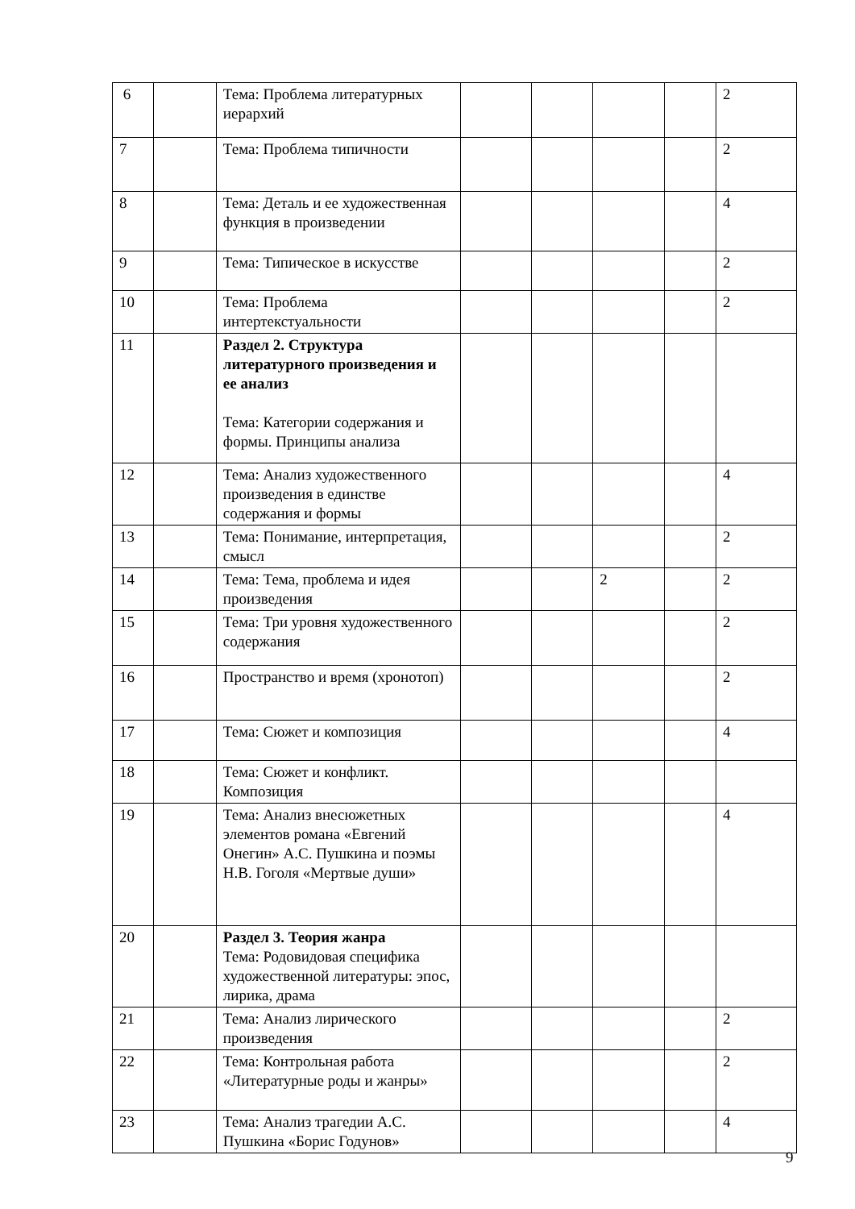| 6 | | Тема: Проблема литературных иерархий | | | | | 2 |
| 7 | | Тема: Проблема типичности | | | | | 2 |
| 8 | | Тема: Деталь и ее художественная функция в произведении | | | | | 4 |
| 9 | | Тема: Типическое в искусстве | | | | | 2 |
| 10 | | Тема: Проблема интертекстуальности | | | | | 2 |
| 11 | | Раздел 2. Структура литературного произведения и ее анализ Тема: Категории содержания и формы. Принципы анализа | | | | | |
| 12 | | Тема: Анализ художественного произведения в единстве содержания и формы | | | | | 4 |
| 13 | | Тема: Понимание, интерпретация, смысл | | | | | 2 |
| 14 | | Тема: Тема, проблема и идея произведения | | | 2 | | 2 |
| 15 | | Тема: Три уровня художественного содержания | | | | | 2 |
| 16 | | Пространство и время (хронотоп) | | | | | 2 |
| 17 | | Тема: Сюжет и композиция | | | | | 4 |
| 18 | | Тема: Сюжет и конфликт. Композиция | | | | | |
| 19 | | Тема: Анализ внесюжетных элементов романа «Евгений Онегин» А.С. Пушкина и поэмы Н.В. Гоголя «Мертвые души» | | | | | 4 |
| 20 | | Раздел 3. Теория жанра Тема: Родовидовая специфика художественной литературы: эпос, лирика, драма | | | | | |
| 21 | | Тема: Анализ лирического произведения | | | | | 2 |
| 22 | | Тема: Контрольная работа «Литературные роды и жанры» | | | | | 2 |
| 23 | | Тема: Анализ трагедии А.С. Пушкина «Борис Годунов» | | | | | 4 |
9